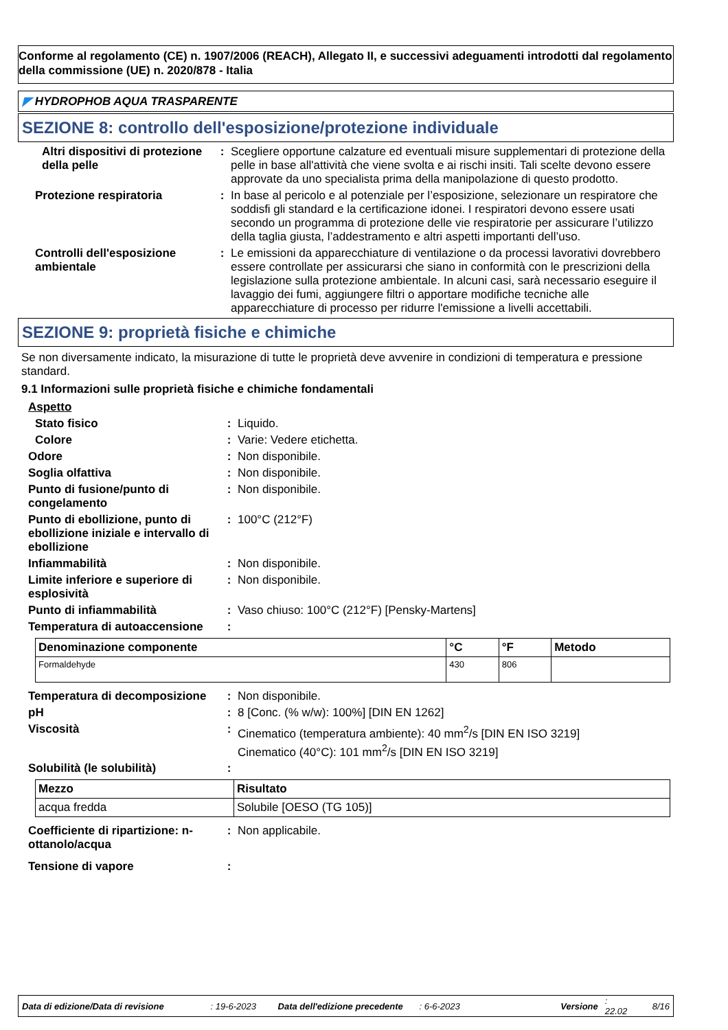Conforme al regolamento (CE) n. 1907/2006 (REACH), Allegato II, e successivi adeguamenti introdotti dal regolamento della commissione (UE) n. 2020/878 - Italia
◤ HYDROPHOB AQUA TRASPARENTE
SEZIONE 8: controllo dell'esposizione/protezione individuale
Altri dispositivi di protezione della pelle
: Scegliere opportune calzature ed eventuali misure supplementari di protezione della pelle in base all'attività che viene svolta e ai rischi insiti. Tali scelte devono essere approvate da uno specialista prima della manipolazione di questo prodotto.
Protezione respiratoria : In base al pericolo e al potenziale per l’esposizione, selezionare un respiratore che soddisfi gli standard e la certificazione idonei. I respiratori devono essere usati secondo un programma di protezione delle vie respiratorie per assicurare l’utilizzo della taglia giusta, l’addestramento e altri aspetti importanti dell’uso.
Controlli dell'esposizione ambientale
: Le emissioni da apparecchiature di ventilazione o da processi lavorativi dovrebbero essere controllate per assicurarsi che siano in conformità con le prescrizioni della legislazione sulla protezione ambientale. In alcuni casi, sarà necessario eseguire il lavaggio dei fumi, aggiungere filtri o apportare modifiche tecniche alle apparecchiature di processo per ridurre l'emissione a livelli accettabili.
SEZIONE 9: proprietà fisiche e chimiche
Se non diversamente indicato, la misurazione di tutte le proprietà deve avvenire in condizioni di temperatura e pressione standard.
9.1 Informazioni sulle proprietà fisiche e chimiche fondamentali
Aspetto
Stato fisico : Liquido.
Colore : Varie: Vedere etichetta.
Odore : Non disponibile.
Soglia olfattiva : Non disponibile.
Punto di fusione/punto di congelamento
: Non disponibile.
Punto di ebollizione, punto di ebollizione iniziale e intervallo di ebollizione
: 100°C (212°F)
Infiammabilità : Non disponibile.
Limite inferiore e superiore di esplosività
: Non disponibile.
Punto di infiammabilità : Vaso chiuso: 100°C (212°F) [Pensky-Martens]
Temperatura di autoaccensione
:
| Denominazione componente | °C | °F | Metodo |
| --- | --- | --- | --- |
| Formaldehyde | 430 | 806 | |
Temperatura di decomposizione
: Non disponibile.
pH : 8 [Conc. (% w/w): 100%] [DIN EN 1262]
Viscosità : Cinematico (temperatura ambiente): 40 mm<sup>2</sup>/s [DIN EN ISO 3219]
Cinematico (40°C): 101 mm<sup>2</sup>/s [DIN EN ISO 3219]
Solubilità (le solubilità) :
| Mezzo | Risultato |
| --- | --- |
| acqua fredda | Solubile [OESO (TG 105)] |
Coefficiente di ripartizione: n-ottanolo/acqua
: Non applicabile.
Tensione di vapore :
Data di edizione/Data di revisione: 19-6-2023 Data dell'edizione precedente: 6-6-2023 Versione: 22.02 8/16